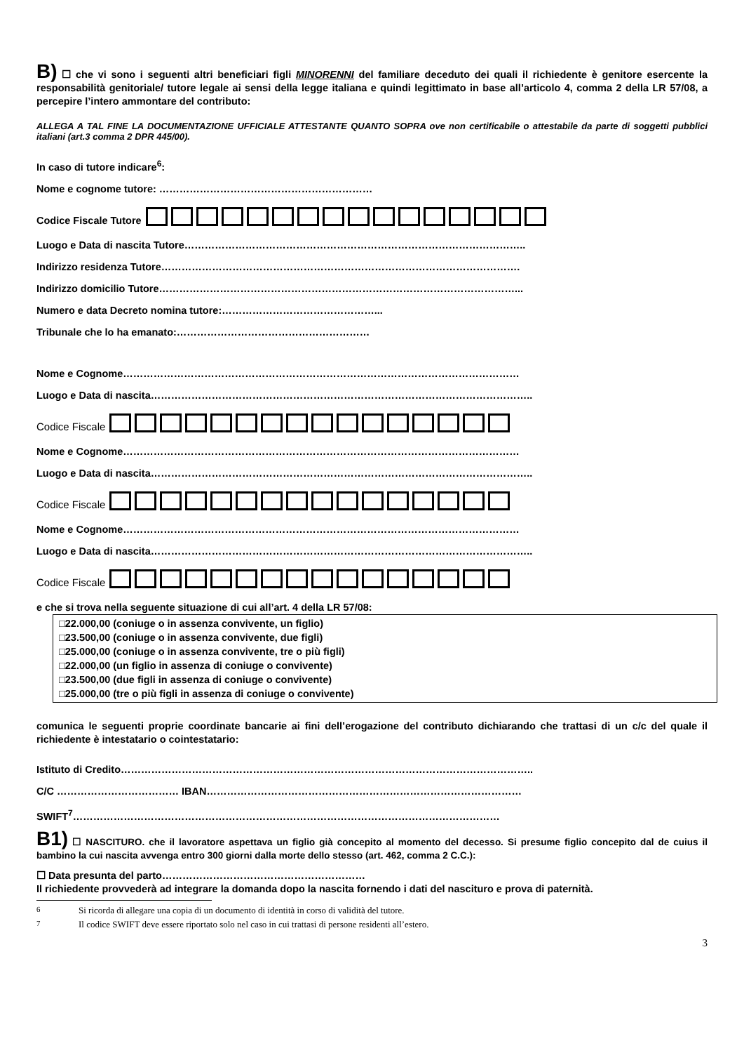B) ☐ che vi sono i seguenti altri beneficiari figli MINORENNI del familiare deceduto dei quali il richiedente è genitore esercente la responsabilità genitoriale/ tutore legale ai sensi della legge italiana e quindi legittimato in base all’articolo 4, comma 2 della LR 57/08, a percepire l’intero ammontare del contributo:
ALLEGA A TAL FINE LA DOCUMENTAZIONE UFFICIALE ATTESTANTE QUANTO SOPRA ove non certificabile o attestabile da parte di soggetti pubblici italiani (art.3 comma 2 DPR 445/00).
In caso di tutore indicare<sup>6</sup>:
Nome e cognome tutore: ………………………………………………………
Codice Fiscale Tutore
Luogo e Data di nascita Tutore………………………………………………………………………………………..
Indirizzo residenza Tutore…………………………………………………………………………………………….
Indirizzo domicilio Tutore……………………………………………………………………………………………...
Numero e data Decreto nomina tutore:………………………………………...
Tribunale che lo ha emanato:…………………………………………………
Nome e Cognome………………………………………………………………………………………………………
Luogo e Data di nascita…………………………………………………………………………………………………..
Codice Fiscale
Nome e Cognome………………………………………………………………………………………………………
Luogo e Data di nascita…………………………………………………………………………………………………..
Codice Fiscale
Nome e Cognome………………………………………………………………………………………………………
Luogo e Data di nascita…………………………………………………………………………………………………..
Codice Fiscale
e che si trova nella seguente situazione di cui all’art. 4 della LR 57/08:
□22.000,00 (coniuge o in assenza convivente, un figlio)
□23.500,00 (coniuge o in assenza convivente, due figli)
□25.000,00 (coniuge o in assenza convivente, tre o più figli)
□22.000,00 (un figlio in assenza di coniuge o convivente)
□23.500,00 (due figli in assenza di coniuge o convivente)
□25.000,00 (tre o più figli in assenza di coniuge o convivente)
comunica le seguenti proprie coordinate bancarie ai fini dell’erogazione del contributo dichiarando che trattasi di un c/c del quale il richiedente è intestatario o cointestatario:
Istituto di Credito…………………………………………………………………………………………………………..
C/C ……………………………… IBAN…………………………………………………………………………………
SWIFT<sup>7</sup>………………………………………………………………………………………………………………
B1) ☐ NASCITURO. che il lavoratore aspettava un figlio già concepito al momento del decesso. Si presume figlio concepito dal de cuius il bambino la cui nascita avvenga entro 300 giorni dalla morte dello stesso (art. 462, comma 2 C.C.):
☐ Data presunta del parto……………………………………………………
Il richiedente provvederà ad integrare la domanda dopo la nascita fornendo i dati del nascituro e prova di paternità.
<sup>6</sup> Si ricorda di allegare una copia di un documento di identità in corso di validità del tutore.
<sup>7</sup> Il codice SWIFT deve essere riportato solo nel caso in cui trattasi di persone residenti all’estero.
3